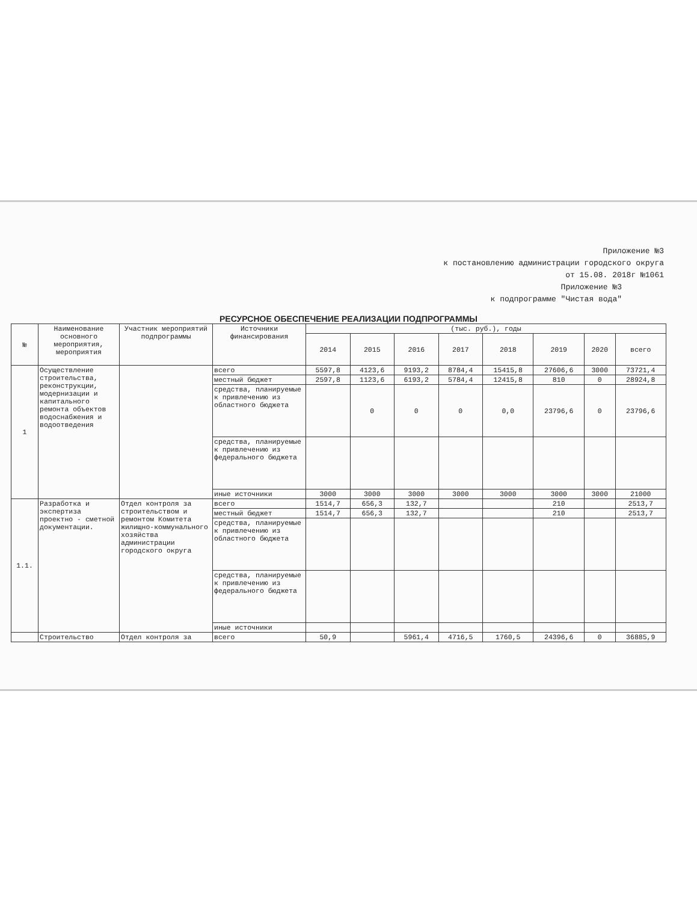Приложение №3
к постановлению администрации городского округа
от 15.08. 2018г №1061
Приложение №3
к подпрограмме "Чистая вода"
РЕСУРСНОЕ ОБЕСПЕЧЕНИЕ РЕАЛИЗАЦИИ ПОДПРОГРАММЫ
| № | Наименование основного мероприятия, мероприятия | Участник мероприятий подпрограммы | Источники финансирования | (тыс. руб.), годы | | | | | | | |
| --- | --- | --- | --- | --- | --- | --- | --- | --- | --- | --- | --- |
| | | | | 2014 | 2015 | 2016 | 2017 | 2018 | 2019 | 2020 | всего |
| 1 | Осуществление строительства, реконструкции, модернизации и капитального ремонта объектов водоснабжения и водоотведения | | всего | 5597,8 | 4123,6 | 9193,2 | 8784,4 | 15415,8 | 27606,6 | 3000 | 73721,4 |
| | | | местный бюджет | 2597,8 | 1123,6 | 6193,2 | 5784,4 | 12415,8 | 810 | 0 | 28924,8 |
| | | | средства, планируемые к привлечению из областного бюджета | | 0 | 0 | 0 | 0,0 | 23796,6 | 0 | 23796,6 |
| | | | средства, планируемые к привлечению из федерального бюджета | | | | | | | | |
| | | | иные источники | 3000 | 3000 | 3000 | 3000 | 3000 | 3000 | 3000 | 21000 |
| 1.1. | Разработка и экспертиза проектно - сметной документации. | Отдел контроля за строительством и ремонтом Комитета жилищно-коммунального хозяйства администрации городского округа | всего | 1514,7 | 656,3 | 132,7 | | | 210 | | 2513,7 |
| | | | местный бюджет | 1514,7 | 656,3 | 132,7 | | | 210 | | 2513,7 |
| | | | средства, планируемые к привлечению из областного бюджета | | | | | | | | |
| | | | средства, планируемые к привлечению из федерального бюджета | | | | | | | | |
| | | | иные источники | | | | | | | | |
| | Строительство | Отдел контроля за | всего | 50,9 | | 5961,4 | 4716,5 | 1760,5 | 24396,6 | 0 | 36885,9 |